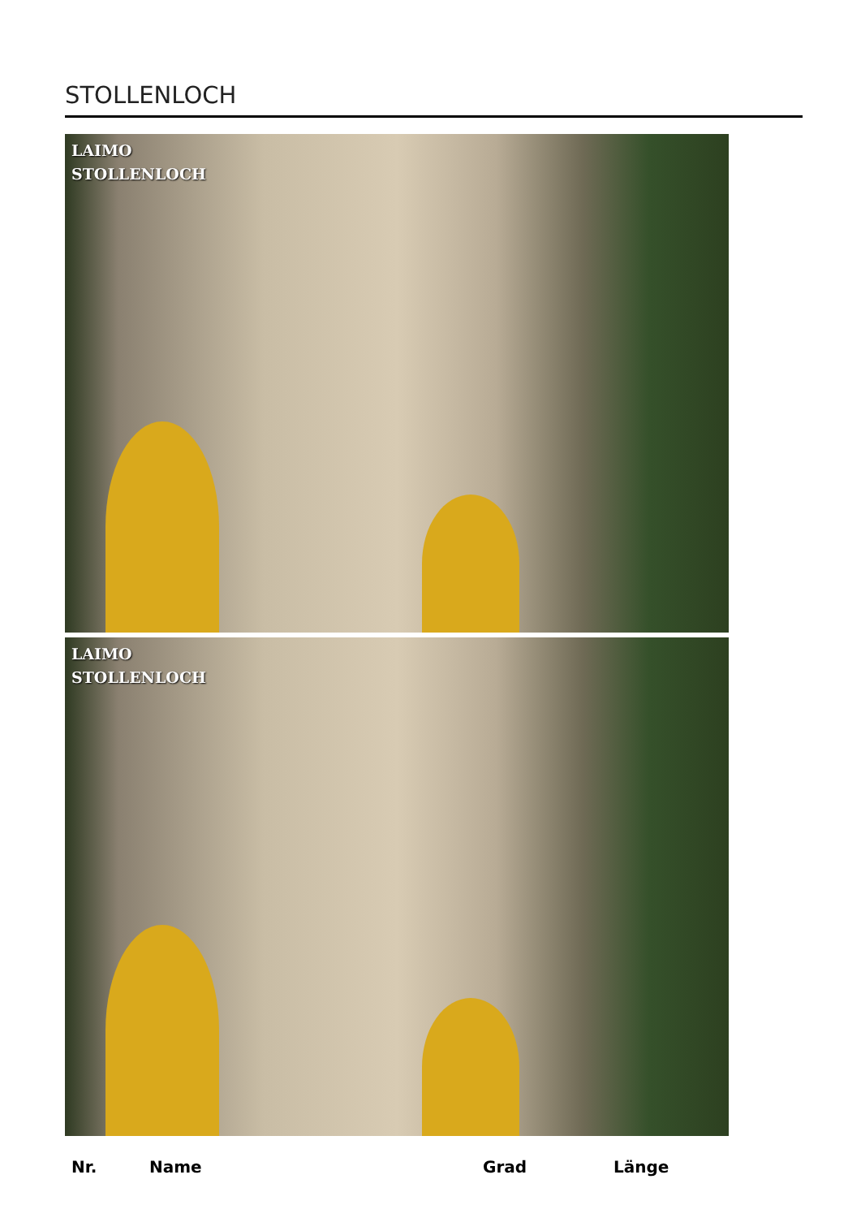STOLLENLOCH
LAIMO
STOLLENLOCH
LAIMO
STOLLENLOCH
| Nr. | Name | Grad | Länge |
| --- | --- | --- | --- |